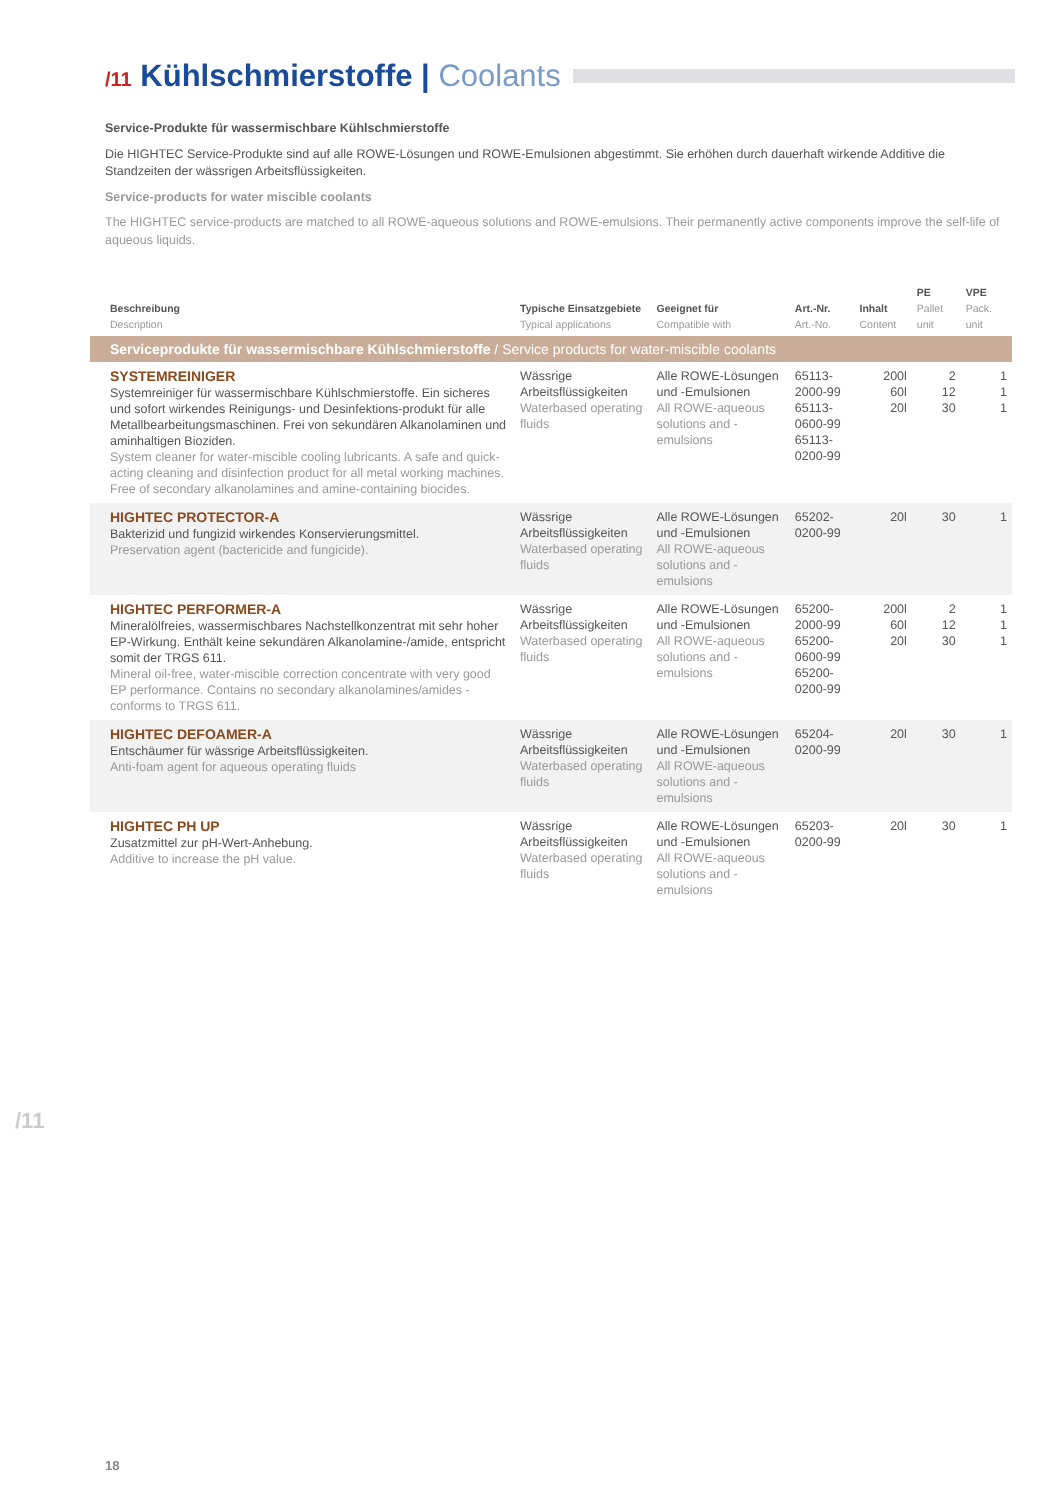/11 Kühlschmierstoffe | Coolants
Service-Produkte für wassermischbare Kühlschmierstoffe
Die HIGHTEC Service-Produkte sind auf alle ROWE-Lösungen und ROWE-Emulsionen abgestimmt. Sie erhöhen durch dauerhaft wirkende Additive die Standzeiten der wässrigen Arbeitsflüssigkeiten.
Service-products for water miscible coolants
The HIGHTEC service-products are matched to all ROWE-aqueous solutions and ROWE-emulsions. Their permanently active components improve the self-life of aqueous liquids.
| Beschreibung Description | Typische Einsatzgebiete Typical applications | Geeignet für Compatible with | Art.-Nr. Art.-No. | Inhalt Content | PE Pallet unit | VPE Pack. unit |
| --- | --- | --- | --- | --- | --- | --- |
| Serviceprodukte für wassermischbare Kühlschmierstoffe / Service products for water-miscible coolants | | | | | | |
| SYSTEMREINIGER Systemreiniger für wassermischbare Kühlschmierstoffe. Ein sicheres und sofort wirkendes Reinigungs- und Desinfektions-produkt für alle Metallbearbeitungsmaschinen. Frei von sekundären Alkanolaminen und aminhaltigen Bioziden. System cleaner for water-miscible cooling lubricants. A safe and quick-acting cleaning and disinfection product for all metal working machines. Free of secondary alkanolamines and amine-containing biocides. | Wässrige Arbeitsflüssigkeiten Waterbased operating fluids | Alle ROWE-Lösungen und -Emulsionen All ROWE-aqueous solutions and -emulsions | 65113-2000-99 65113-0600-99 65113-0200-99 | 200l 60l 20l | 2 12 30 | 1 1 1 |
| HIGHTEC PROTECTOR-A Bakterizid und fungizid wirkendes Konservierungsmittel. Preservation agent (bactericide and fungicide). | Wässrige Arbeitsflüssigkeiten Waterbased operating fluids | Alle ROWE-Lösungen und -Emulsionen All ROWE-aqueous solutions and -emulsions | 65202-0200-99 | 20l | 30 | 1 |
| HIGHTEC PERFORMER-A Mineralölfreies, wassermischbares Nachstellkonzentrat mit sehr hoher EP-Wirkung. Enthält keine sekundären Alkanolamine-/amide, entspricht somit der TRGS 611. Mineral oil-free, water-miscible correction concentrate with very good EP performance. Contains no secondary alkanolamines/amides - conforms to TRGS 611. | Wässrige Arbeitsflüssigkeiten Waterbased operating fluids | Alle ROWE-Lösungen und -Emulsionen All ROWE-aqueous solutions and -emulsions | 65200-2000-99 65200-0600-99 65200-0200-99 | 200l 60l 20l | 2 12 30 | 1 1 1 |
| HIGHTEC DEFOAMER-A Entschäumer für wässrige Arbeitsflüssigkeiten. Anti-foam agent for aqueous operating fluids | Wässrige Arbeitsflüssigkeiten Waterbased operating fluids | Alle ROWE-Lösungen und -Emulsionen All ROWE-aqueous solutions and -emulsions | 65204-0200-99 | 20l | 30 | 1 |
| HIGHTEC PH UP Zusatzmittel zur pH-Wert-Anhebung. Additive to increase the pH value. | Wässrige Arbeitsflüssigkeiten Waterbased operating fluids | Alle ROWE-Lösungen und -Emulsionen All ROWE-aqueous solutions and -emulsions | 65203-0200-99 | 20l | 30 | 1 |
/11
18